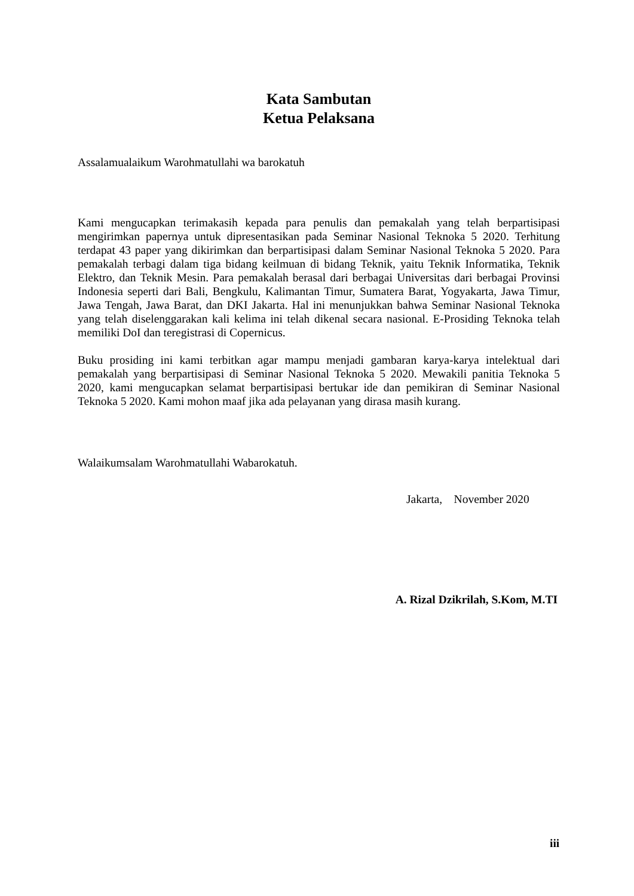Kata Sambutan
Ketua Pelaksana
Assalamualaikum Warohmatullahi wa barokatuh
Kami mengucapkan terimakasih kepada para penulis dan pemakalah yang telah berpartisipasi mengirimkan papernya untuk dipresentasikan pada Seminar Nasional Teknoka 5 2020. Terhitung terdapat 43 paper yang dikirimkan dan berpartisipasi dalam Seminar Nasional Teknoka 5 2020. Para pemakalah terbagi dalam tiga bidang keilmuan di bidang Teknik, yaitu Teknik Informatika, Teknik Elektro, dan Teknik Mesin. Para pemakalah berasal dari berbagai Universitas dari berbagai Provinsi Indonesia seperti dari Bali, Bengkulu, Kalimantan Timur, Sumatera Barat, Yogyakarta, Jawa Timur, Jawa Tengah, Jawa Barat, dan DKI Jakarta. Hal ini menunjukkan bahwa Seminar Nasional Teknoka yang telah diselenggarakan kali kelima ini telah dikenal secara nasional. E-Prosiding Teknoka telah memiliki DoI dan teregistrasi di Copernicus.
Buku prosiding ini kami terbitkan agar mampu menjadi gambaran karya-karya intelektual dari pemakalah yang berpartisipasi di Seminar Nasional Teknoka 5 2020. Mewakili panitia Teknoka 5 2020, kami mengucapkan selamat berpartisipasi bertukar ide dan pemikiran di Seminar Nasional Teknoka 5 2020. Kami mohon maaf jika ada pelayanan yang dirasa masih kurang.
Walaikumsalam Warohmatullahi Wabarokatuh.
Jakarta, November 2020
A. Rizal Dzikrilah, S.Kom, M.TI
iii